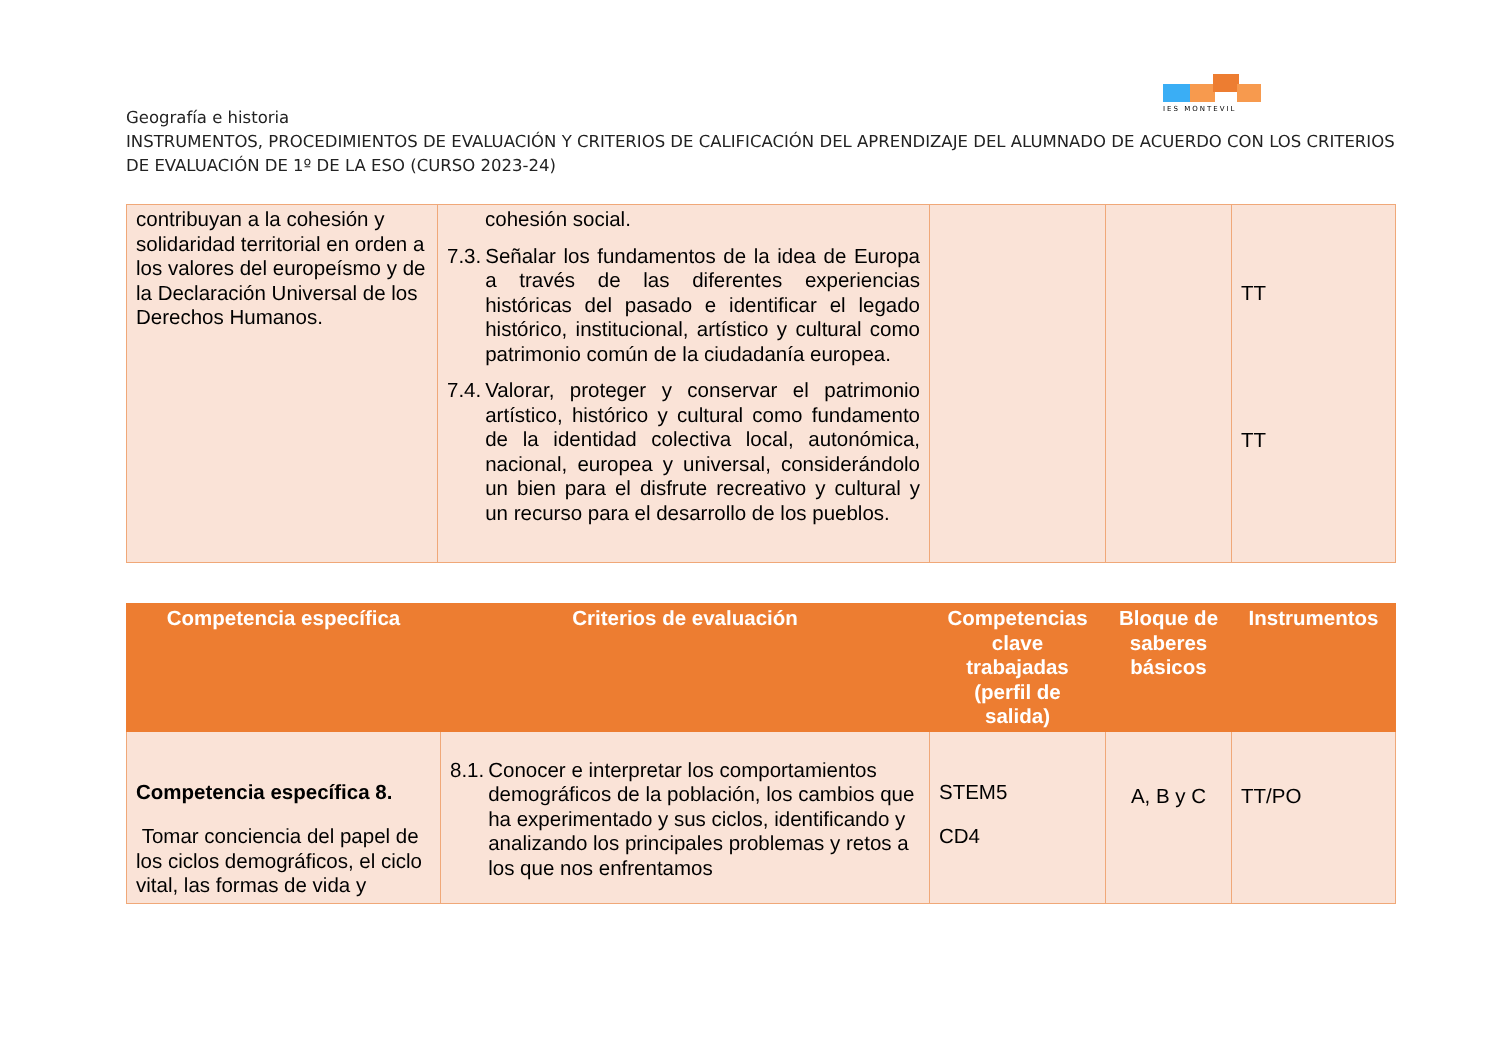IES MONTEVIL
Geografía e historia
INSTRUMENTOS, PROCEDIMIENTOS DE EVALUACIÓN Y CRITERIOS DE CALIFICACIÓN DEL APRENDIZAJE DEL ALUMNADO DE ACUERDO CON LOS CRITERIOS DE EVALUACIÓN DE 1º DE LA ESO (CURSO 2023-24)
| contribuyan a la cohesión y solidaridad territorial en orden a los valores del europeísmo y de la Declaración Universal de los Derechos Humanos. | cohesión social. 7.3. Señalar los fundamentos de la idea de Europa a través de las diferentes experiencias históricas del pasado e identificar el legado histórico, institucional, artístico y cultural como patrimonio común de la ciudadanía europea. 7.4. Valorar, proteger y conservar el patrimonio artístico, histórico y cultural como fundamento de la identidad colectiva local, autonómica, nacional, europea y universal, considerándolo un bien para el disfrute recreativo y cultural y un recurso para el desarrollo de los pueblos. | | | TT TT |
| Competencia específica | Criterios de evaluación | Competencias clave trabajadas (perfil de salida) | Bloque de saberes básicos | Instrumentos |
| --- | --- | --- | --- | --- |
| Competencia específica 8. Tomar conciencia del papel de los ciclos demográficos, el ciclo vital, las formas de vida y | 8.1. Conocer e interpretar los comportamientos demográficos de la población, los cambios que ha experimentado y sus ciclos, identificando y analizando los principales problemas y retos a los que nos enfrentamos | STEM5 CD4 | A, B y C | TT/PO |